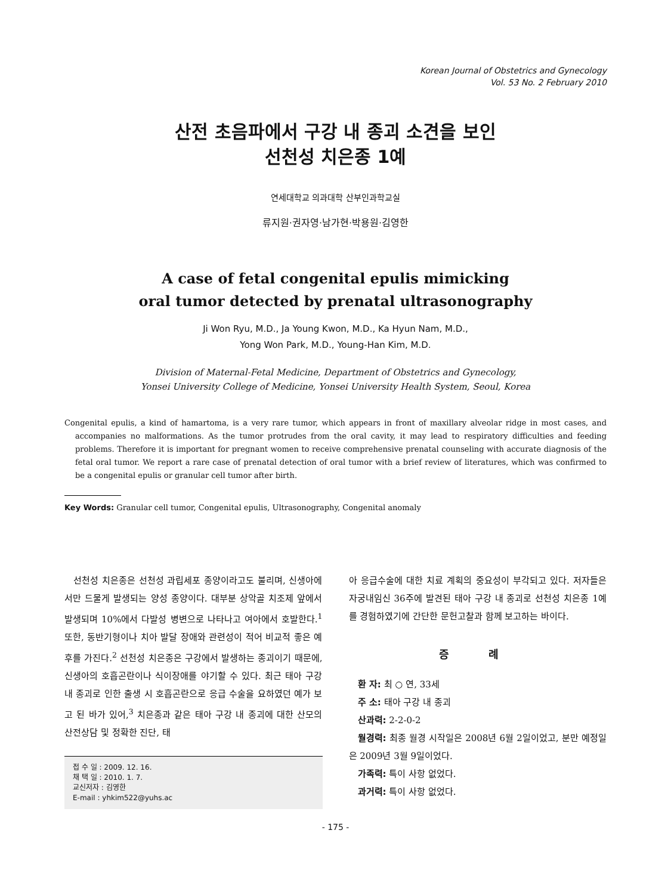Korean Journal of Obstetrics and Gynecology
Vol. 53 No. 2 February 2010
산전 초음파에서 구강 내 종괴 소견을 보인
선천성 치은종 1예
연세대학교 의과대학 산부인과학교실
류지원·권자영·남가현·박용원·김영한
A case of fetal congenital epulis mimicking
oral tumor detected by prenatal ultrasonography
Ji Won Ryu, M.D., Ja Young Kwon, M.D., Ka Hyun Nam, M.D.,
Yong Won Park, M.D., Young-Han Kim, M.D.
Division of Maternal-Fetal Medicine, Department of Obstetrics and Gynecology,
Yonsei University College of Medicine, Yonsei University Health System, Seoul, Korea
Congenital epulis, a kind of hamartoma, is a very rare tumor, which appears in front of maxillary alveolar ridge in most cases, and accompanies no malformations. As the tumor protrudes from the oral cavity, it may lead to respiratory difficulties and feeding problems. Therefore it is important for pregnant women to receive comprehensive prenatal counseling with accurate diagnosis of the fetal oral tumor. We report a rare case of prenatal detection of oral tumor with a brief review of literatures, which was confirmed to be a congenital epulis or granular cell tumor after birth.
Key Words: Granular cell tumor, Congenital epulis, Ultrasonography, Congenital anomaly
선천성 치은종은 선천성 과립세포 종양이라고도 불리며, 신생아에서만 드물게 발생되는 양성 종양이다. 대부분 상악골 치조제 앞에서 발생되며 10%에서 다발성 병변으로 나타나고 여아에서 호발한다.<sup>1</sup> 또한, 동반기형이나 치아 발달 장애와 관련성이 적어 비교적 좋은 예후를 가진다.<sup>2</sup> 선천성 치은종은 구강에서 발생하는 종괴이기 때문에, 신생아의 호흡곤란이나 식이장애를 야기할 수 있다. 최근 태아 구강 내 종괴로 인한 출생 시 호흡곤란으로 응급 수술을 요하였던 예가 보고 된 바가 있어,<sup>3</sup> 치은종과 같은 태아 구강 내 종괴에 대한 산모의 산전상담 및 정확한 진단, 태
접 수 일 : 2009. 12. 16.
채 택 일 : 2010. 1. 7.
교신저자 : 김영한
E-mail : yhkim522@yuhs.ac
아 응급수술에 대한 치료 계획의 중요성이 부각되고 있다. 저자들은 자궁내임신 36주에 발견된 태아 구강 내 종괴로 선천성 치은종 1예를 경험하였기에 간단한 문헌고찰과 함께 보고하는 바이다.
증 례
환 자: 최 ○ 연, 33세
주 소: 태아 구강 내 종괴
산과력: 2-2-0-2
월경력: 최종 월경 시작일은 2008년 6월 2일이었고, 분만 예정일은 2009년 3월 9일이었다.
가족력: 특이 사항 없었다.
과거력: 특이 사항 없었다.
- 175 -